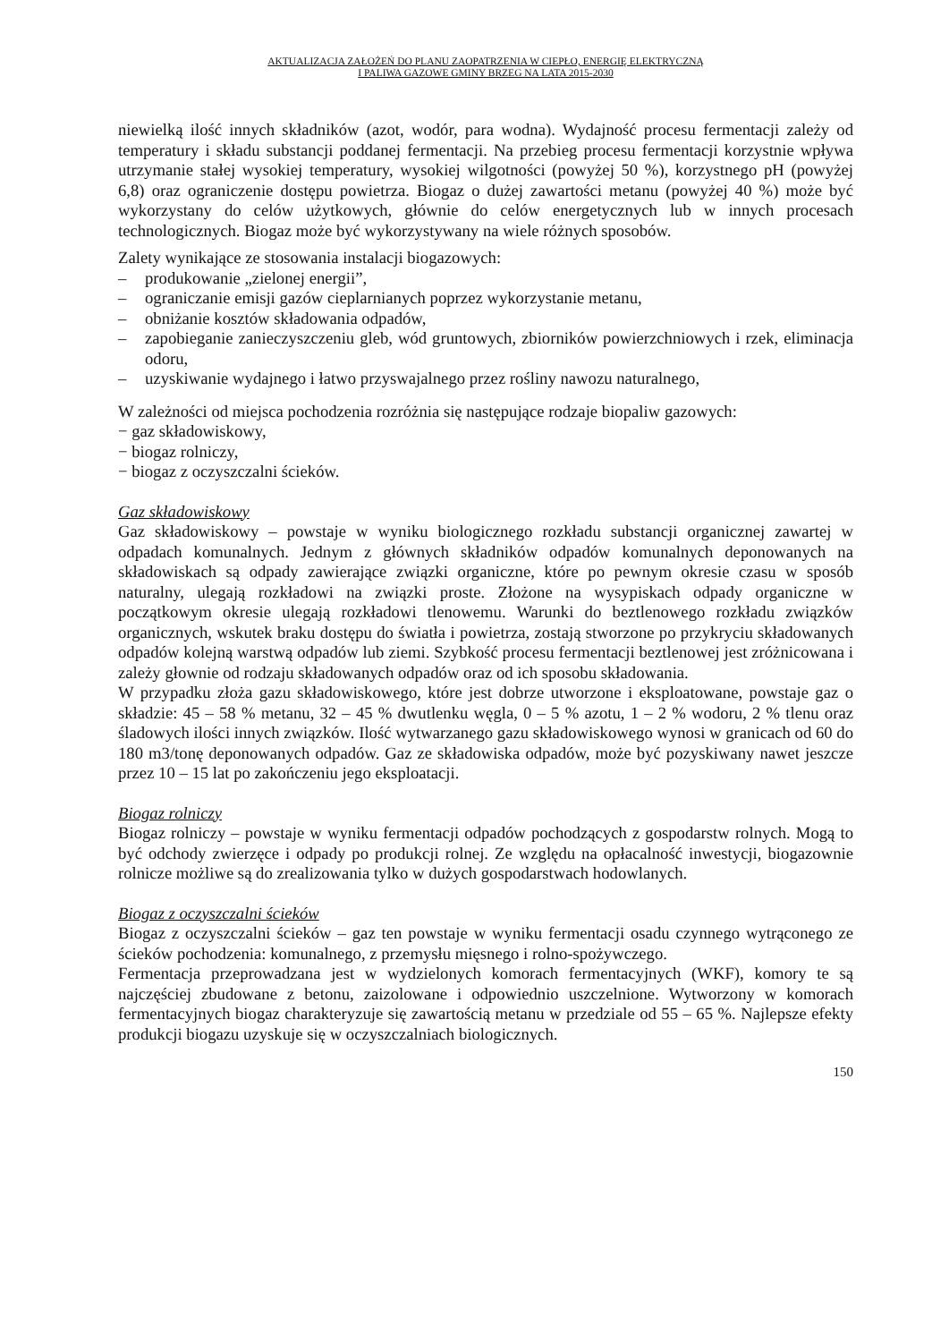AKTUALIZACJA ZAŁOŻEŃ DO PLANU ZAOPATRZENIA W CIEPŁO, ENERGIĘ ELEKTRYCZNĄ
I PALIWA GAZOWE GMINY BRZEG NA LATA 2015-2030
niewielką ilość innych składników (azot, wodór, para wodna). Wydajność procesu fermentacji zależy od temperatury i składu substancji poddanej fermentacji. Na przebieg procesu fermentacji korzystnie wpływa utrzymanie stałej wysokiej temperatury, wysokiej wilgotności (powyżej 50 %), korzystnego pH (powyżej 6,8) oraz ograniczenie dostępu powietrza. Biogaz o dużej zawartości metanu (powyżej 40 %) może być wykorzystany do celów użytkowych, głównie do celów energetycznych lub w innych procesach technologicznych. Biogaz może być wykorzystywany na wiele różnych sposobów.
Zalety wynikające ze stosowania instalacji biogazowych:
– produkowanie „zielonej energii”,
– ograniczanie emisji gazów cieplarnianych poprzez wykorzystanie metanu,
– obniżanie kosztów składowania odpadów,
– zapobieganie zanieczyszczeniu gleb, wód gruntowych, zbiorników powierzchniowych i rzek, eliminacja odoru,
– uzyskiwanie wydajnego i łatwo przyswajalnego przez rośliny nawozu naturalnego,
W zależności od miejsca pochodzenia rozróżnia się następujące rodzaje biopaliw gazowych:
− gaz składowiskowy,
− biogaz rolniczy,
− biogaz z oczyszczalni ścieków.
Gaz składowiskowy
Gaz składowiskowy – powstaje w wyniku biologicznego rozkładu substancji organicznej zawartej w odpadach komunalnych. Jednym z głównych składników odpadów komunalnych deponowanych na składowiskach są odpady zawierające związki organiczne, które po pewnym okresie czasu w sposób naturalny, ulegają rozkładowi na związki proste. Złożone na wysypiskach odpady organiczne w początkowym okresie ulegają rozkładowi tlenowemu. Warunki do beztlenowego rozkładu związków organicznych, wskutek braku dostępu do światła i powietrza, zostają stworzone po przykryciu składowanych odpadów kolejną warstwą odpadów lub ziemi. Szybkość procesu fermentacji beztlenowej jest zróżnicowana i zależy głownie od rodzaju składowanych odpadów oraz od ich sposobu składowania.
W przypadku złoża gazu składowiskowego, które jest dobrze utworzone i eksploatowane, powstaje gaz o składzie: 45 – 58 % metanu, 32 – 45 % dwutlenku węgla, 0 – 5 % azotu, 1 – 2 % wodoru, 2 % tlenu oraz śladowych ilości innych związków. Ilość wytwarzanego gazu składowiskowego wynosi w granicach od 60 do 180 m3/tonę deponowanych odpadów. Gaz ze składowiska odpadów, może być pozyskiwany nawet jeszcze przez 10 – 15 lat po zakończeniu jego eksploatacji.
Biogaz rolniczy
Biogaz rolniczy – powstaje w wyniku fermentacji odpadów pochodzących z gospodarstw rolnych. Mogą to być odchody zwierzęce i odpady po produkcji rolnej. Ze względu na opłacalność inwestycji, biogazownie rolnicze możliwe są do zrealizowania tylko w dużych gospodarstwach hodowlanych.
Biogaz z oczyszczalni ścieków
Biogaz z oczyszczalni ścieków – gaz ten powstaje w wyniku fermentacji osadu czynnego wytrąconego ze ścieków pochodzenia: komunalnego, z przemysłu mięsnego i rolno-spożywczego.
Fermentacja przeprowadzana jest w wydzielonych komorach fermentacyjnych (WKF), komory te są najczęściej zbudowane z betonu, zaizolowane i odpowiednio uszczelnione. Wytworzony w komorach fermentacyjnych biogaz charakteryzuje się zawartością metanu w przedziale od 55 – 65 %. Najlepsze efekty produkcji biogazu uzyskuje się w oczyszczalniach biologicznych.
150